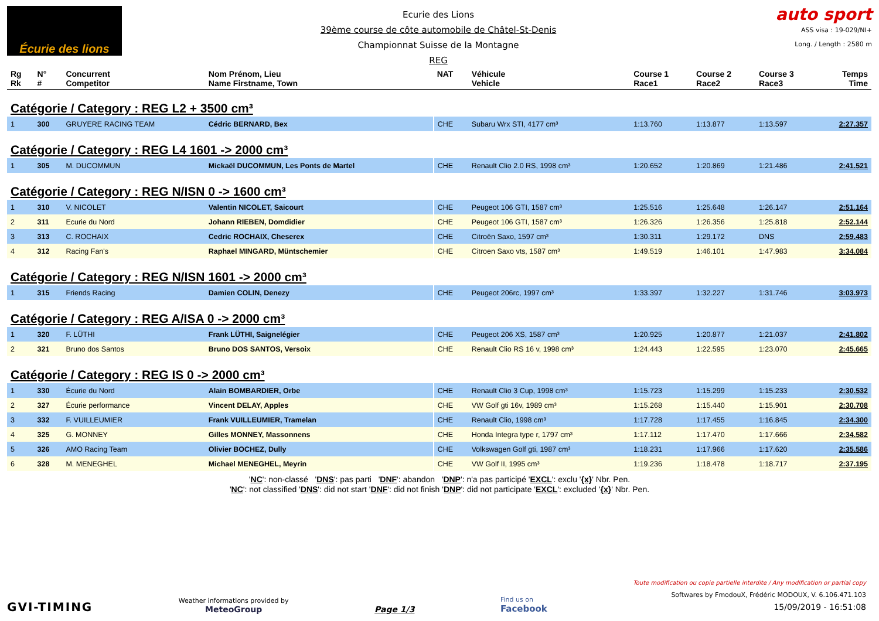Écurie des lions
Ecurie des Lions
39ème course de côte automobile de Châtel-St-Denis
Championnat Suisse de la Montagne
REG
auto sport
ASS visa : 19-029/NI+
Long. / Length : 2580 m
| Rg Rk | N° # | Concurrent Competitor | Nom Prénom, Lieu Name Firstname, Town | NAT | Véhicule Vehicle | Course 1 Race1 | Course 2 Race2 | Course 3 Race3 | Temps Time |
| --- | --- | --- | --- | --- | --- | --- | --- | --- | --- |
| Catégorie / Category : REG L2 + 3500 cm³ | | | | | | | | | |
| 1 | 300 | GRUYERE RACING TEAM | Cédric BERNARD, Bex | CHE | Subaru Wrx STI, 4177 cm³ | 1:13.760 | 1:13.877 | 1:13.597 | 2:27.357 |
| Catégorie / Category : REG L4 1601 -> 2000 cm³ | | | | | | | | | |
| 1 | 305 | M. DUCOMMUN | Mickaël DUCOMMUN, Les Ponts de Martel | CHE | Renault Clio 2.0 RS, 1998 cm³ | 1:20.652 | 1:20.869 | 1:21.486 | 2:41.521 |
| Catégorie / Category : REG N/ISN 0 -> 1600 cm³ | | | | | | | | | |
| 1 | 310 | V. NICOLET | Valentin NICOLET, Saicourt | CHE | Peugeot 106 GTI, 1587 cm³ | 1:25.516 | 1:25.648 | 1:26.147 | 2:51.164 |
| 2 | 311 | Ecurie du Nord | Johann RIEBEN, Domdidier | CHE | Peugeot 106 GTI, 1587 cm³ | 1:26.326 | 1:26.356 | 1:25.818 | 2:52.144 |
| 3 | 313 | C. ROCHAIX | Cedric ROCHAIX, Cheserex | CHE | Citroën Saxo, 1597 cm³ | 1:30.311 | 1:29.172 | DNS | 2:59.483 |
| 4 | 312 | Racing Fan's | Raphael MINGARD, Müntschemier | CHE | Citroen Saxo vts, 1587 cm³ | 1:49.519 | 1:46.101 | 1:47.983 | 3:34.084 |
| Catégorie / Category : REG N/ISN 1601 -> 2000 cm³ | | | | | | | | | |
| 1 | 315 | Friends Racing | Damien COLIN, Denezy | CHE | Peugeot 206rc, 1997 cm³ | 1:33.397 | 1:32.227 | 1:31.746 | 3:03.973 |
| Catégorie / Category : REG A/ISA 0 -> 2000 cm³ | | | | | | | | | |
| 1 | 320 | F. LÜTHI | Frank LÜTHI, Saignelégier | CHE | Peugeot 206 XS, 1587 cm³ | 1:20.925 | 1:20.877 | 1:21.037 | 2:41.802 |
| 2 | 321 | Bruno dos Santos | Bruno DOS SANTOS, Versoix | CHE | Renault Clio RS 16 v, 1998 cm³ | 1:24.443 | 1:22.595 | 1:23.070 | 2:45.665 |
| Catégorie / Category : REG IS 0 -> 2000 cm³ | | | | | | | | | |
| 1 | 330 | Écurie du Nord | Alain BOMBARDIER, Orbe | CHE | Renault Clio 3 Cup, 1998 cm³ | 1:15.723 | 1:15.299 | 1:15.233 | 2:30.532 |
| 2 | 327 | Écurie performance | Vincent DELAY, Apples | CHE | VW Golf gti 16v, 1989 cm³ | 1:15.268 | 1:15.440 | 1:15.901 | 2:30.708 |
| 3 | 332 | F. VUILLEUMIER | Frank VUILLEUMIER, Tramelan | CHE | Renault Clio, 1998 cm³ | 1:17.728 | 1:17.455 | 1:16.845 | 2:34.300 |
| 4 | 325 | G. MONNEY | Gilles MONNEY, Massonnens | CHE | Honda Integra type r, 1797 cm³ | 1:17.112 | 1:17.470 | 1:17.666 | 2:34.582 |
| 5 | 326 | AMO Racing Team | Olivier BOCHEZ, Dully | CHE | Volkswagen Golf gti, 1987 cm³ | 1:18.231 | 1:17.966 | 1:17.620 | 2:35.586 |
| 6 | 328 | M. MENEGHEL | Michael MENEGHEL, Meyrin | CHE | VW Golf II, 1995 cm³ | 1:19.236 | 1:18.478 | 1:18.717 | 2:37.195 |
'NC': non-classé 'DNS': pas parti 'DNF': abandon 'DNP': n'a pas participé 'EXCL': exclu '{x}' Nbr. Pen.
'NC': not classified 'DNS': did not start 'DNF': did not finish 'DNP': did not participate 'EXCL': excluded '{x}' Nbr. Pen.
GVI-TIMING
Weather informations provided by
MeteoGroup
Page 1/3
Find us on
Facebook
Toute modification ou copie partielle interdite / Any modification or partial copy
Softwares by FmodouX, Frédéric MODOUX, V. 6.106.471.103
15/09/2019 - 16:51:08